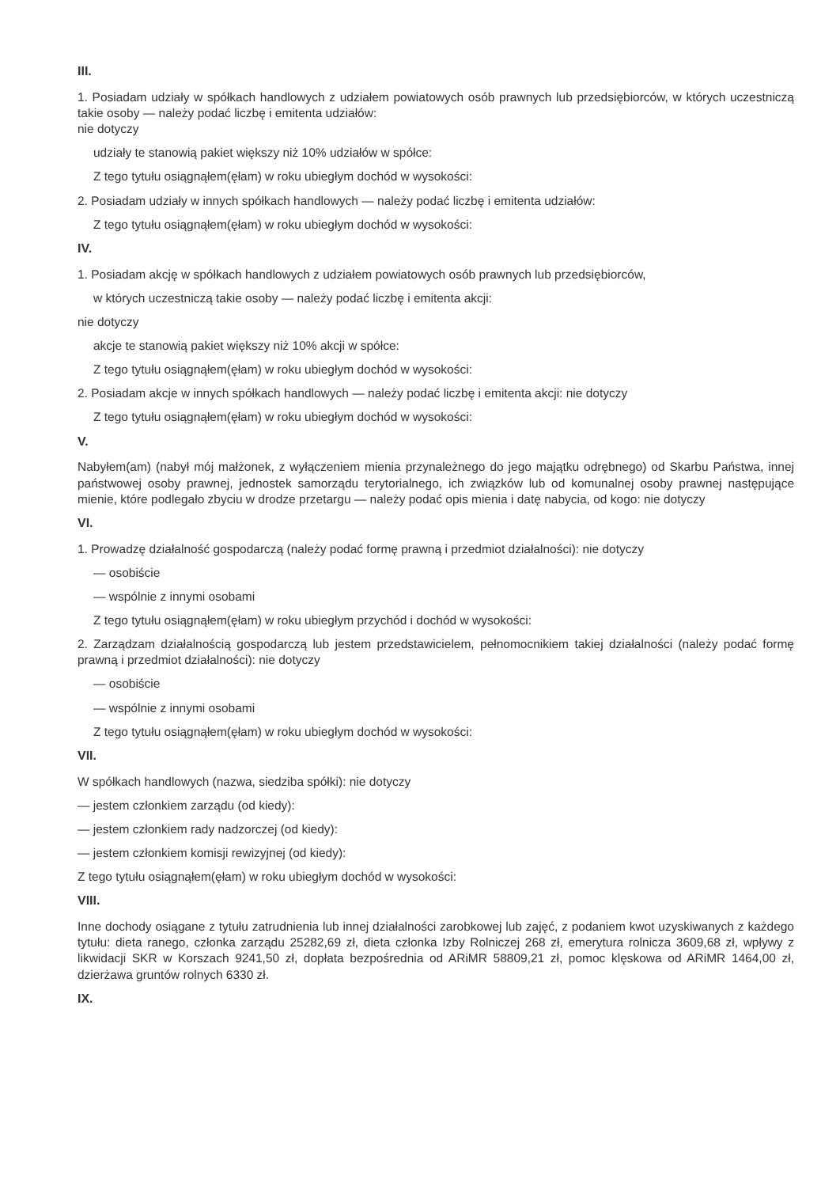III.
1. Posiadam udziały w spółkach handlowych z udziałem powiatowych osób prawnych lub przedsiębiorców, w których uczestniczą takie osoby — należy podać liczbę i emitenta udziałów:
nie dotyczy
udziały te stanowią pakiet większy niż 10% udziałów w spółce:
Z tego tytułu osiągnąłem(ęłam) w roku ubiegłym dochód w wysokości:
2. Posiadam udziały w innych spółkach handlowych — należy podać liczbę i emitenta udziałów:
Z tego tytułu osiągnąłem(ęłam) w roku ubiegłym dochód w wysokości:
IV.
1. Posiadam akcję w spółkach handlowych z udziałem powiatowych osób prawnych lub przedsiębiorców,
w których uczestniczą takie osoby — należy podać liczbę i emitenta akcji:
nie dotyczy
akcje te stanowią pakiet większy niż 10% akcji w spółce:
Z tego tytułu osiągnąłem(ęłam) w roku ubiegłym dochód w wysokości:
2. Posiadam akcje w innych spółkach handlowych — należy podać liczbę i emitenta akcji: nie dotyczy
Z tego tytułu osiągnąłem(ęłam) w roku ubiegłym dochód w wysokości:
V.
Nabyłem(am) (nabył mój małżonek, z wyłączeniem mienia przynależnego do jego majątku odrębnego) od Skarbu Państwa, innej państwowej osoby prawnej, jednostek samorządu terytorialnego, ich związków lub od komunalnej osoby prawnej następujące mienie, które podlegało zbyciu w drodze przetargu — należy podać opis mienia i datę nabycia, od kogo: nie dotyczy
VI.
1. Prowadzę działalność gospodarczą (należy podać formę prawną i przedmiot działalności): nie dotyczy
— osobiście
— wspólnie z innymi osobami
Z tego tytułu osiągnąłem(ęłam) w roku ubiegłym przychód i dochód w wysokości:
2. Zarządzam działalnością gospodarczą lub jestem przedstawicielem, pełnomocnikiem takiej działalności (należy podać formę prawną i przedmiot działalności): nie dotyczy
— osobiście
— wspólnie z innymi osobami
Z tego tytułu osiągnąłem(ęłam) w roku ubiegłym dochód w wysokości:
VII.
W spółkach handlowych (nazwa, siedziba spółki): nie dotyczy
— jestem członkiem zarządu (od kiedy):
— jestem członkiem rady nadzorczej (od kiedy):
— jestem członkiem komisji rewizyjnej (od kiedy):
Z tego tytułu osiągnąłem(ęłam) w roku ubiegłym dochód w wysokości:
VIII.
Inne dochody osiągane z tytułu zatrudnienia lub innej działalności zarobkowej lub zajęć, z podaniem kwot uzyskiwanych z każdego tytułu: dieta ranego, członka zarządu 25282,69 zł, dieta członka Izby Rolniczej 268 zł, emerytura rolnicza 3609,68 zł, wpływy z likwidacji SKR w Korszach 9241,50 zł, dopłata bezpośrednia od ARiMR 58809,21 zł, pomoc klęskowa od ARiMR 1464,00 zł, dzierżawa gruntów rolnych 6330 zł.
IX.